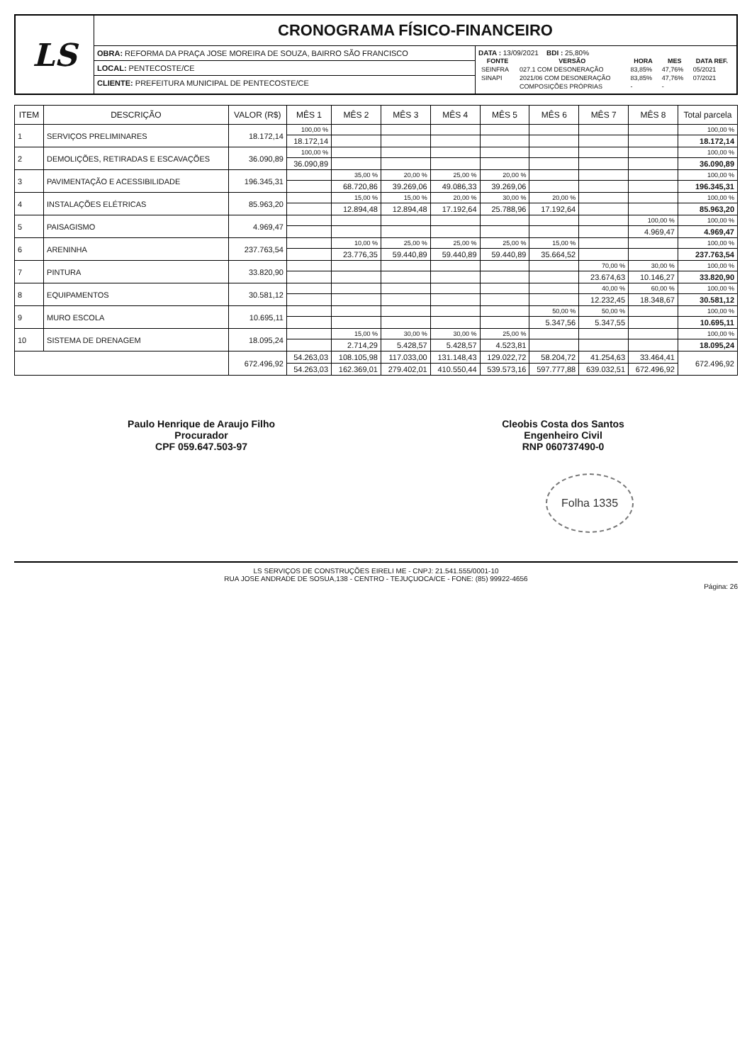LS
CRONOGRAMA FÍSICO-FINANCEIRO
OBRA: REFORMA DA PRAÇA JOSE MOREIRA DE SOUZA, BAIRRO SÃO FRANCISCO
LOCAL: PENTECOSTE/CE
CLIENTE: PREFEITURA MUNICIPAL DE PENTECOSTE/CE
DATA : 13/09/2021 BDI : 25,80%
| FONTE | VERSÃO | HORA | MES | DATA REF. |
| --- | --- | --- | --- | --- |
| SEINFRA | 027.1 COM DESONERAÇÃO | 83,85% | 47,76% | 05/2021 |
| SINAPI | 2021/06 COM DESONERAÇÃO | 83,85% | 47,76% | 07/2021 |
| | COMPOSIÇÕES PRÓPRIAS | - | - | |
| ITEM | DESCRIÇÃO | VALOR (R$) | MÊS 1 | MÊS 2 | MÊS 3 | MÊS 4 | MÊS 5 | MÊS 6 | MÊS 7 | MÊS 8 | Total parcela |
| --- | --- | --- | --- | --- | --- | --- | --- | --- | --- | --- | --- |
| 1 | SERVIÇOS PRELIMINARES | 18.172,14 | 100,00 % | | | | | | | | 100,00 % |
| | | | 18.172,14 | | | | | | | | 18.172,14 |
| 2 | DEMOLIÇÕES, RETIRADAS E ESCAVAÇÕES | 36.090,89 | 100,00 % | | | | | | | | 100,00 % |
| | | | 36.090,89 | | | | | | | | 36.090,89 |
| 3 | PAVIMENTAÇÃO E ACESSIBILIDADE | 196.345,31 | | 35,00 % | 20,00 % | 25,00 % | 20,00 % | | | | 100,00 % |
| | | | | 68.720,86 | 39.269,06 | 49.086,33 | 39.269,06 | | | | 196.345,31 |
| 4 | INSTALAÇÕES ELÉTRICAS | 85.963,20 | | 15,00 % | 15,00 % | 20,00 % | 30,00 % | 20,00 % | | | 100,00 % |
| | | | | 12.894,48 | 12.894,48 | 17.192,64 | 25.788,96 | 17.192,64 | | | 85.963,20 |
| 5 | PAISAGISMO | 4.969,47 | | | | | | | | 100,00 % | 100,00 % |
| | | | | | | | | | | 4.969,47 | 4.969,47 |
| 6 | ARENINHA | 237.763,54 | | 10,00 % | 25,00 % | 25,00 % | 25,00 % | 15,00 % | | | 100,00 % |
| | | | | 23.776,35 | 59.440,89 | 59.440,89 | 59.440,89 | 35.664,52 | | | 237.763,54 |
| 7 | PINTURA | 33.820,90 | | | | | | | 70,00 % | 30,00 % | 100,00 % |
| | | | | | | | | | 23.674,63 | 10.146,27 | 33.820,90 |
| 8 | EQUIPAMENTOS | 30.581,12 | | | | | | | 40,00 % | 60,00 % | 100,00 % |
| | | | | | | | | | 12.232,45 | 18.348,67 | 30.581,12 |
| 9 | MURO ESCOLA | 10.695,11 | | | | | | 50,00 % | 50,00 % | | 100,00 % |
| | | | | | | | | 5.347,56 | 5.347,55 | | 10.695,11 |
| 10 | SISTEMA DE DRENAGEM | 18.095,24 | | 15,00 % | 30,00 % | 30,00 % | 25,00 % | | | | 100,00 % |
| | | | | 2.714,29 | 5.428,57 | 5.428,57 | 4.523,81 | | | | 18.095,24 |
| | | 672.496,92 | 54.263,03 | 108.105,98 | 117.033,00 | 131.148,43 | 129.022,72 | 58.204,72 | 41.254,63 | 33.464,41 | 672.496,92 |
| | | | 54.263,03 | 162.369,01 | 279.402,01 | 410.550,44 | 539.573,16 | 597.777,88 | 639.032,51 | 672.496,92 | |
Paulo Henrique de Araujo Filho
Procurador
CPF 059.647.503-97
Cleobis Costa dos Santos
Engenheiro Civil
RNP 060737490-0
Folha 1335
LS SERVIÇOS DE CONSTRUÇÕES EIRELI ME - CNPJ: 21.541.555/0001-10
RUA JOSE ANDRADE DE SOSUA,138 - CENTRO - TEJUÇUOCA/CE - FONE: (85) 99922-4656
Página: 26